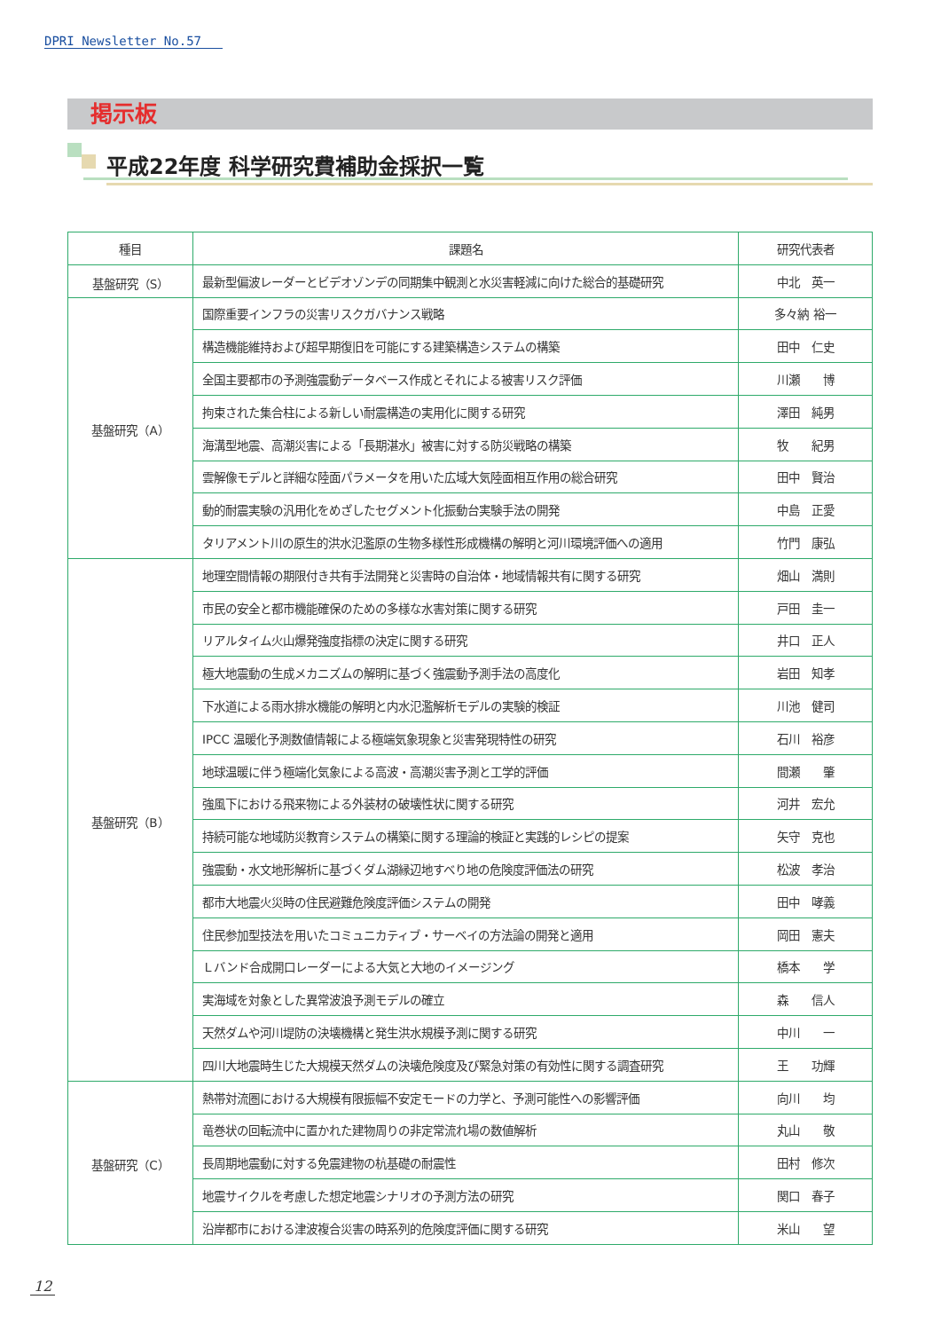DPRI Newsletter No.57
掲示板
平成22年度 科学研究費補助金採択一覧
| 種目 | 課題名 | 研究代表者 |
| --- | --- | --- |
| 基盤研究（S） | 最新型偏波レーダーとビデオゾンデの同期集中観測と水災害軽減に向けた総合的基礎研究 | 中北 英一 |
| 基盤研究（A） | 国際重要インフラの災害リスクガバナンス戦略 | 多々納 裕一 |
| | 構造機能維持および超早期復旧を可能にする建築構造システムの構築 | 田中 仁史 |
| | 全国主要都市の予測強震動データベース作成とそれによる被害リスク評価 | 川瀬 博 |
| | 拘束された集合柱による新しい耐震構造の実用化に関する研究 | 澤田 純男 |
| | 海溝型地震、高潮災害による「長期湛水」被害に対する防災戦略の構築 | 牧 紀男 |
| | 雲解像モデルと詳細な陸面パラメータを用いた広域大気陸面相互作用の総合研究 | 田中 賢治 |
| | 動的耐震実験の汎用化をめざしたセグメント化振動台実験手法の開発 | 中島 正愛 |
| | タリアメント川の原生的洪水氾濫原の生物多様性形成機構の解明と河川環境評価への適用 | 竹門 康弘 |
| 基盤研究（B） | 地理空間情報の期限付き共有手法開発と災害時の自治体・地域情報共有に関する研究 | 畑山 満則 |
| | 市民の安全と都市機能確保のための多様な水害対策に関する研究 | 戸田 圭一 |
| | リアルタイム火山爆発強度指標の決定に関する研究 | 井口 正人 |
| | 極大地震動の生成メカニズムの解明に基づく強震動予測手法の高度化 | 岩田 知孝 |
| | 下水道による雨水排水機能の解明と内水氾濫解析モデルの実験的検証 | 川池 健司 |
| | IPCC 温暖化予測数値情報による極端気象現象と災害発現特性の研究 | 石川 裕彦 |
| | 地球温暖に伴う極端化気象による高波・高潮災害予測と工学的評価 | 間瀬 肇 |
| | 強風下における飛来物による外装材の破壊性状に関する研究 | 河井 宏允 |
| | 持続可能な地域防災教育システムの構築に関する理論的検証と実践的レシピの提案 | 矢守 克也 |
| | 強震動・水文地形解析に基づくダム湖縁辺地すべり地の危険度評価法の研究 | 松波 孝治 |
| | 都市大地震火災時の住民避難危険度評価システムの開発 | 田中 哮義 |
| | 住民参加型技法を用いたコミュニカティブ・サーベイの方法論の開発と適用 | 岡田 憲夫 |
| | Ｌバンド合成開口レーダーによる大気と大地のイメージング | 橋本 学 |
| | 実海域を対象とした異常波浪予測モデルの確立 | 森 信人 |
| | 天然ダムや河川堤防の決壊機構と発生洪水規模予測に関する研究 | 中川 一 |
| | 四川大地震時生じた大規模天然ダムの決壊危険度及び緊急対策の有効性に関する調査研究 | 王 功輝 |
| 基盤研究（C） | 熱帯対流圏における大規模有限振幅不安定モードの力学と、予測可能性への影響評価 | 向川 均 |
| | 竜巻状の回転流中に置かれた建物周りの非定常流れ場の数値解析 | 丸山 敬 |
| | 長周期地震動に対する免震建物の杭基礎の耐震性 | 田村 修次 |
| | 地震サイクルを考慮した想定地震シナリオの予測方法の研究 | 関口 春子 |
| | 沿岸都市における津波複合災害の時系列的危険度評価に関する研究 | 米山 望 |
12